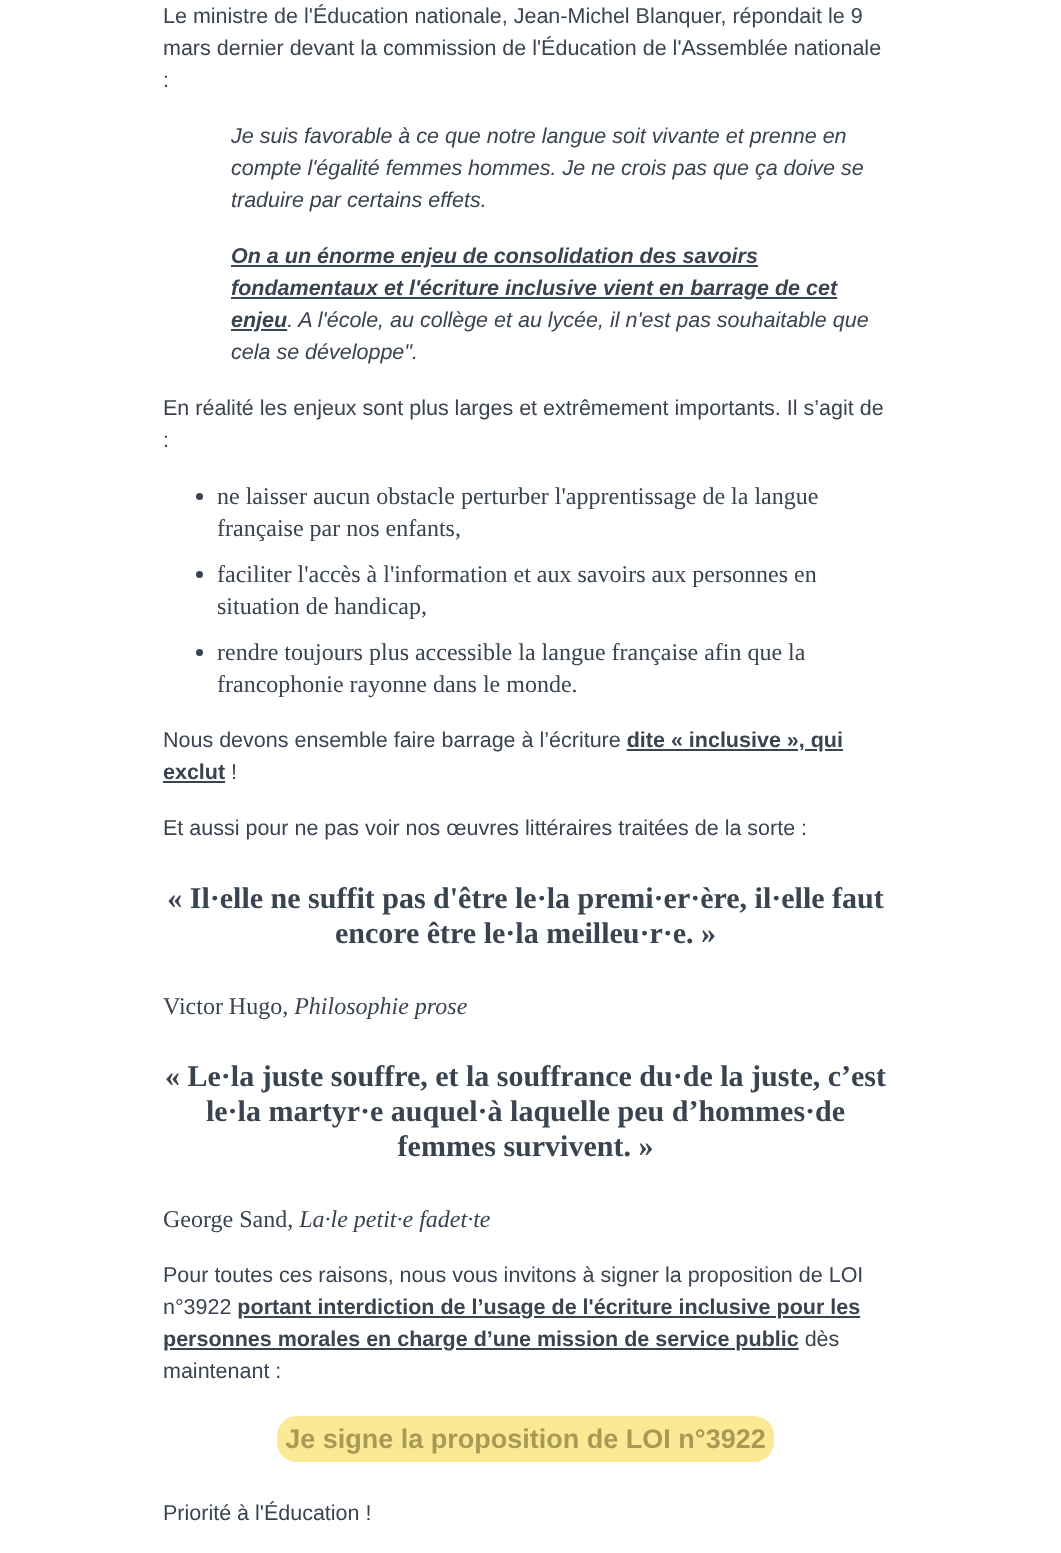Le ministre de l'Éducation nationale, Jean-Michel Blanquer, répondait le 9 mars dernier devant la commission de l'Éducation de l'Assemblée nationale :
Je suis favorable à ce que notre langue soit vivante et prenne en compte l'égalité femmes hommes. Je ne crois pas que ça doive se traduire par certains effets.
On a un énorme enjeu de consolidation des savoirs fondamentaux et l'écriture inclusive vient en barrage de cet enjeu. A l'école, au collège et au lycée, il n'est pas souhaitable que cela se développe".
En réalité les enjeux sont plus larges et extrêmement importants. Il s’agit de :
ne laisser aucun obstacle perturber l'apprentissage de la langue française par nos enfants,
faciliter l'accès à l'information et aux savoirs aux personnes en situation de handicap,
rendre toujours plus accessible la langue française afin que la francophonie rayonne dans le monde.
Nous devons ensemble faire barrage à l’écriture dite « inclusive », qui exclut !
Et aussi pour ne pas voir nos œuvres littéraires traitées de la sorte :
« Il·elle ne suffit pas d'être le·la premi·er·ère, il·elle faut encore être le·la meilleu·r·e. »
Victor Hugo, Philosophie prose
« Le·la juste souffre, et la souffrance du·de la juste, c’est le·la martyr·e auquel·à laquelle peu d’hommes·de femmes survivent. »
George Sand, La·le petit·e fadet·te
Pour toutes ces raisons, nous vous invitons à signer la proposition de LOI n°3922 portant interdiction de l’usage de l'écriture inclusive pour les personnes morales en charge d’une mission de service public dès maintenant :
Je signe la proposition de LOI n°3922
Priorité à l'Éducation !